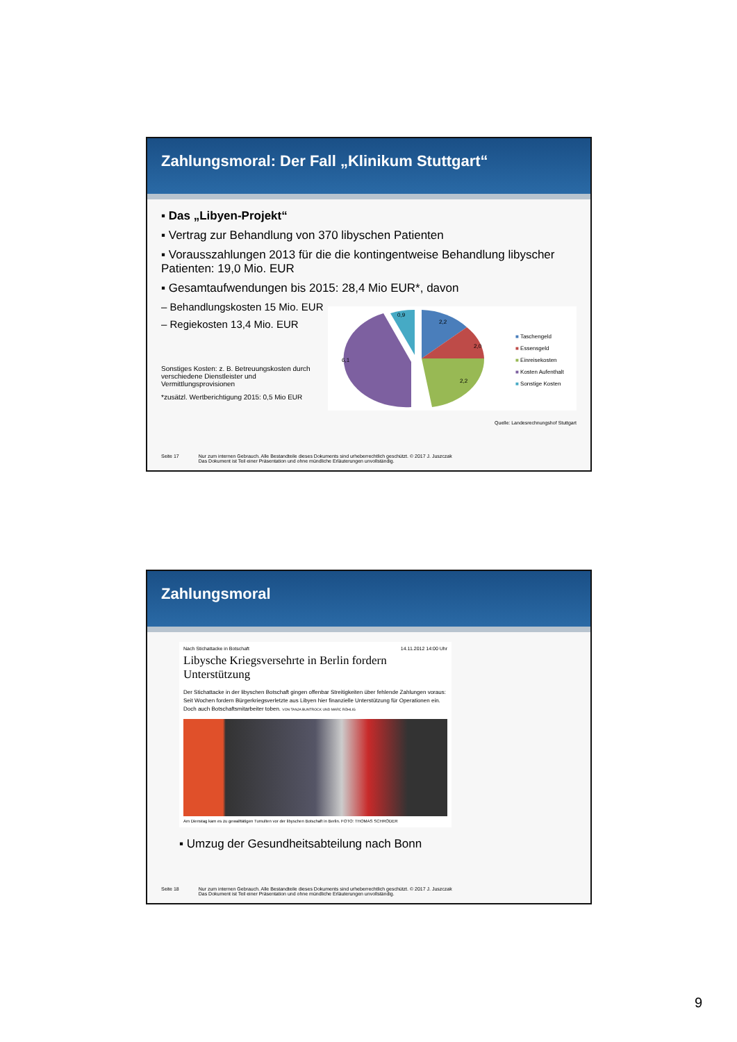Zahlungsmoral: Der Fall „Klinikum Stuttgart“
▪ Das „Libyen-Projekt“
▪ Vertrag zur Behandlung von 370 libyschen Patienten
▪ Vorausszahlungen 2013 für die die kontingentweise Behandlung libyscher Patienten: 19,0 Mio. EUR
▪ Gesamtaufwendungen bis 2015: 28,4 Mio EUR*, davon
– Behandlungskosten 15 Mio. EUR
– Regiekosten 13,4 Mio. EUR
Sonstiges Kosten: z. B. Betreuungskosten durch verschiedene Dienstleister und Vermittlungsprovisionen
*zusätzl. Wertberichtigung 2015: 0,5 Mio EUR
2,2
2,0
2,2
6,1
0,9
■ Taschengeld
■ Essensgeld
■ Einreisekosten
■ Kosten Aufenthalt
■ Sonstige Kosten
Quelle: Landesrechnungshof Stuttgart
Seite 17 Nur zum internen Gebrauch. Alle Bestandteile dieses Dokuments sind urheberrechtlich geschützt. © 2017 J. Juszczak
Das Dokument ist Teil einer Präsentation und ohne mündliche Erläuterungen unvollständig.
Zahlungsmoral
Nach Stichattacke in Botschaft 14.11.2012 14:00 Uhr
Libysche Kriegsversehrte in Berlin fordern Unterstützung
Der Stichattacke in der libyschen Botschaft gingen offenbar Streitigkeiten über fehlende Zahlungen voraus: Seit Wochen fordern Bürgerkriegsverletzte aus Libyen hier finanzielle Unterstützung für Operationen ein. Doch auch Botschaftsmitarbeiter toben. VON TANJA BUNTROCK UND MARC RÖHLIG
Am Dienstag kam es zu gewalttätigen Tumulten vor der libyschen Botschaft in Berlin. FOTO: THOMAS SCHRÖDER
▪ Umzug der Gesundheitsabteilung nach Bonn
Seite 18 Nur zum internen Gebrauch. Alle Bestandteile dieses Dokuments sind urheberrechtlich geschützt. © 2017 J. Juszczak
Das Dokument ist Teil einer Präsentation und ohne mündliche Erläuterungen unvollständig.
9